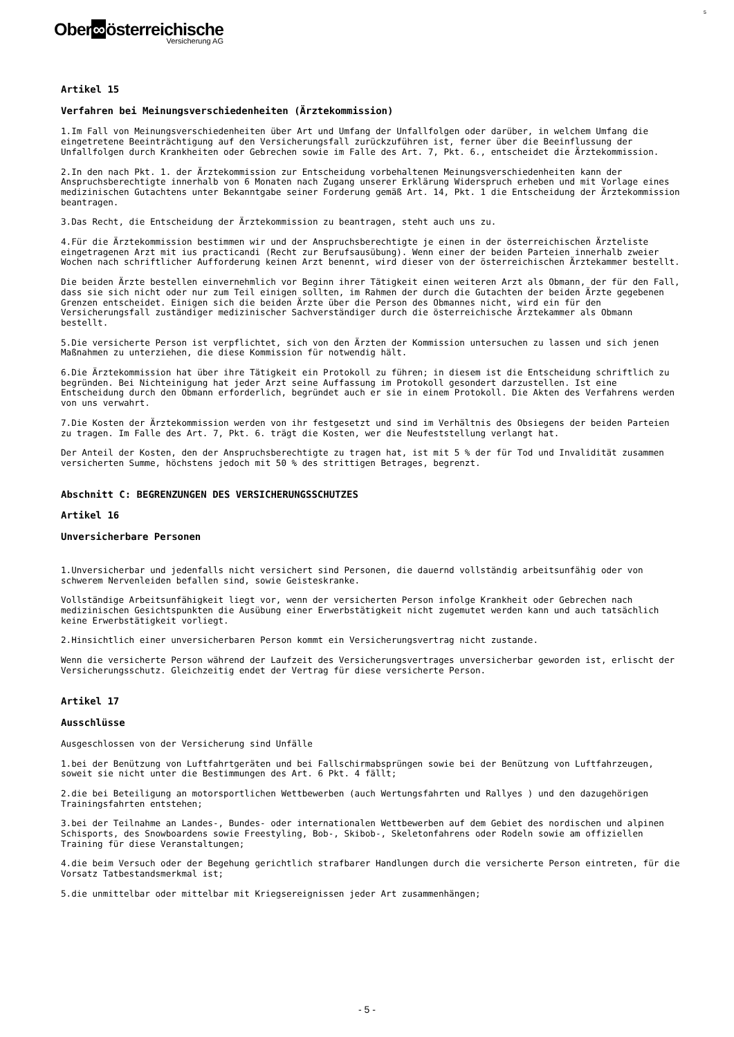Ober∞österreichische
Versicherung AG
5
Artikel 15
Verfahren bei Meinungsverschiedenheiten (Ärztekommission)
1.Im Fall von Meinungsverschiedenheiten über Art und Umfang der Unfallfolgen oder darüber, in welchem Umfang die eingetretene Beeinträchtigung auf den Versicherungsfall zurückzuführen ist, ferner über die Beeinflussung der Unfallfolgen durch Krankheiten oder Gebrechen sowie im Falle des Art. 7, Pkt. 6., entscheidet die Ärztekommission.
2.In den nach Pkt. 1. der Ärztekommission zur Entscheidung vorbehaltenen Meinungsverschiedenheiten kann der Anspruchsberechtigte innerhalb von 6 Monaten nach Zugang unserer Erklärung Widerspruch erheben und mit Vorlage eines medizinischen Gutachtens unter Bekanntgabe seiner Forderung gemäß Art. 14, Pkt. 1 die Entscheidung der Ärztekommission beantragen.
3.Das Recht, die Entscheidung der Ärztekommission zu beantragen, steht auch uns zu.
4.Für die Ärztekommission bestimmen wir und der Anspruchsberechtigte je einen in der österreichischen Ärzteliste eingetragenen Arzt mit ius practicandi (Recht zur Berufsausübung). Wenn einer der beiden Parteien innerhalb zweier Wochen nach schriftlicher Aufforderung keinen Arzt benennt, wird dieser von der österreichischen Ärztekammer bestellt.
Die beiden Ärzte bestellen einvernehmlich vor Beginn ihrer Tätigkeit einen weiteren Arzt als Obmann, der für den Fall, dass sie sich nicht oder nur zum Teil einigen sollten, im Rahmen der durch die Gutachten der beiden Ärzte gegebenen Grenzen entscheidet. Einigen sich die beiden Ärzte über die Person des Obmannes nicht, wird ein für den Versicherungsfall zuständiger medizinischer Sachverständiger durch die österreichische Ärztekammer als Obmann bestellt.
5.Die versicherte Person ist verpflichtet, sich von den Ärzten der Kommission untersuchen zu lassen und sich jenen Maßnahmen zu unterziehen, die diese Kommission für notwendig hält.
6.Die Ärztekommission hat über ihre Tätigkeit ein Protokoll zu führen; in diesem ist die Entscheidung schriftlich zu begründen. Bei Nichteinigung hat jeder Arzt seine Auffassung im Protokoll gesondert darzustellen. Ist eine Entscheidung durch den Obmann erforderlich, begründet auch er sie in einem Protokoll. Die Akten des Verfahrens werden von uns verwahrt.
7.Die Kosten der Ärztekommission werden von ihr festgesetzt und sind im Verhältnis des Obsiegens der beiden Parteien zu tragen. Im Falle des Art. 7, Pkt. 6. trägt die Kosten, wer die Neufeststellung verlangt hat.
Der Anteil der Kosten, den der Anspruchsberechtigte zu tragen hat, ist mit 5 % der für Tod und Invalidität zusammen versicherten Summe, höchstens jedoch mit 50 % des strittigen Betrages, begrenzt.
Abschnitt C: BEGRENZUNGEN DES VERSICHERUNGSSCHUTZES
Artikel 16
Unversicherbare Personen
1.Unversicherbar und jedenfalls nicht versichert sind Personen, die dauernd vollständig arbeitsunfähig oder von schwerem Nervenleiden befallen sind, sowie Geisteskranke.
Vollständige Arbeitsunfähigkeit liegt vor, wenn der versicherten Person infolge Krankheit oder Gebrechen nach medizinischen Gesichtspunkten die Ausübung einer Erwerbstätigkeit nicht zugemutet werden kann und auch tatsächlich keine Erwerbstätigkeit vorliegt.
2.Hinsichtlich einer unversicherbaren Person kommt ein Versicherungsvertrag nicht zustande.
Wenn die versicherte Person während der Laufzeit des Versicherungsvertrages unversicherbar geworden ist, erlischt der Versicherungsschutz. Gleichzeitig endet der Vertrag für diese versicherte Person.
Artikel 17
Ausschlüsse
Ausgeschlossen von der Versicherung sind Unfälle
1.bei der Benützung von Luftfahrtgeräten und bei Fallschirmabsprüngen sowie bei der Benützung von Luftfahrzeugen, soweit sie nicht unter die Bestimmungen des Art. 6 Pkt. 4 fällt;
2.die bei Beteiligung an motorsportlichen Wettbewerben (auch Wertungsfahrten und Rallyes ) und den dazugehörigen Trainingsfahrten entstehen;
3.bei der Teilnahme an Landes-, Bundes- oder internationalen Wettbewerben auf dem Gebiet des nordischen und alpinen Schisports, des Snowboardens sowie Freestyling, Bob-, Skibob-, Skeletonfahrens oder Rodeln sowie am offiziellen Training für diese Veranstaltungen;
4.die beim Versuch oder der Begehung gerichtlich strafbarer Handlungen durch die versicherte Person eintreten, für die Vorsatz Tatbestandsmerkmal ist;
5.die unmittelbar oder mittelbar mit Kriegsereignissen jeder Art zusammenhängen;
- 5 -